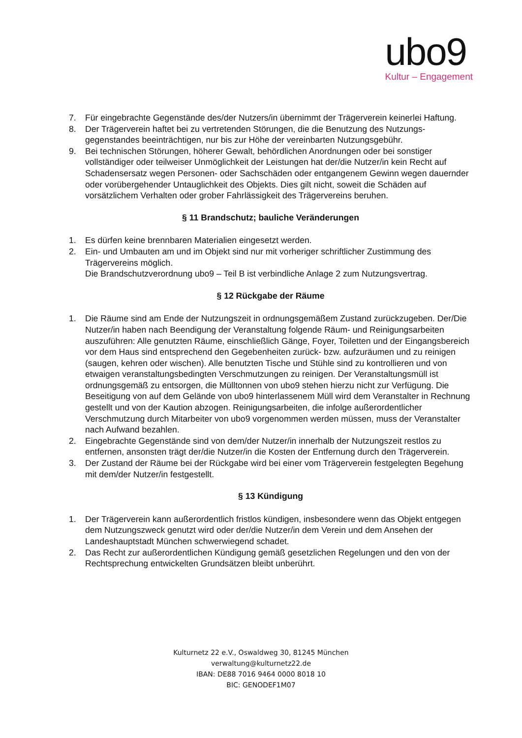ubo9
Kultur – Engagement
7. Für eingebrachte Gegenstände des/der Nutzers/in übernimmt der Trägerverein keinerlei Haftung.
8. Der Trägerverein haftet bei zu vertretenden Störungen, die die Benutzung des Nutzungs­gegenstandes beeinträchtigen, nur bis zur Höhe der vereinbarten Nutzungsgebühr.
9. Bei technischen Störungen, höherer Gewalt, behördlichen Anordnungen oder bei sonstiger vollständiger oder teilweiser Unmöglichkeit der Leistungen hat der/die Nutzer/in kein Recht auf Schadensersatz wegen Personen- oder Sachschäden oder entgangenem Gewinn wegen dauernder oder vorübergehender Untauglichkeit des Objekts. Dies gilt nicht, soweit die Schäden auf vorsätzlichem Verhalten oder grober Fahrlässigkeit des Trägervereins beruhen.
§ 11 Brandschutz; bauliche Veränderungen
1. Es dürfen keine brennbaren Materialien eingesetzt werden.
2. Ein- und Umbauten am und im Objekt sind nur mit vorheriger schriftlicher Zustimmung des Trägervereins möglich.
Die Brandschutzverordnung ubo9 – Teil B ist verbindliche Anlage 2 zum Nutzungsvertrag.
§ 12 Rückgabe der Räume
1. Die Räume sind am Ende der Nutzungszeit in ordnungsgemäßem Zustand zurückzugeben. Der/Die Nutzer/in haben nach Beendigung der Veranstaltung folgende Räum- und Reinigungsarbeiten auszuführen: Alle genutzten Räume, einschließlich Gänge, Foyer, Toiletten und der Eingangsbereich vor dem Haus sind entsprechend den Gegebenheiten zurück- bzw. aufzuräumen und zu reinigen (saugen, kehren oder wischen). Alle benutzten Tische und Stühle sind zu kontrollieren und von etwaigen veranstaltungsbedingten Verschmutzungen zu reinigen. Der Veranstaltungsmüll ist ordnungsgemäß zu entsorgen, die Mülltonnen von ubo9 stehen hierzu nicht zur Verfügung. Die Beseitigung von auf dem Gelände von ubo9 hinterlassenem Müll wird dem Veranstalter in Rechnung gestellt und von der Kaution abzogen. Reinigungsarbeiten, die infolge außerordentlicher Verschmutzung durch Mitarbeiter von ubo9 vorgenommen werden müssen, muss der Veranstalter nach Aufwand bezahlen.
2. Eingebrachte Gegenstände sind von dem/der Nutzer/in innerhalb der Nutzungszeit restlos zu entfernen, ansonsten trägt der/die Nutzer/in die Kosten der Entfernung durch den Trägerverein.
3. Der Zustand der Räume bei der Rückgabe wird bei einer vom Trägerverein festgelegten Begehung mit dem/der Nutzer/in festgestellt.
§ 13 Kündigung
1. Der Trägerverein kann außerordentlich fristlos kündigen, insbesondere wenn das Objekt entgegen dem Nutzungszweck genutzt wird oder der/die Nutzer/in dem Verein und dem Ansehen der Landeshauptstadt München schwerwiegend schadet.
2. Das Recht zur außerordentlichen Kündigung gemäß gesetzlichen Regelungen und den von der Rechtsprechung entwickelten Grundsätzen bleibt unberührt.
Kulturnetz 22 e.V., Oswaldweg 30, 81245 München
verwaltung@kulturnetz22.de
IBAN: DE88 7016 9464 0000 8018 10
BIC: GENODEF1M07